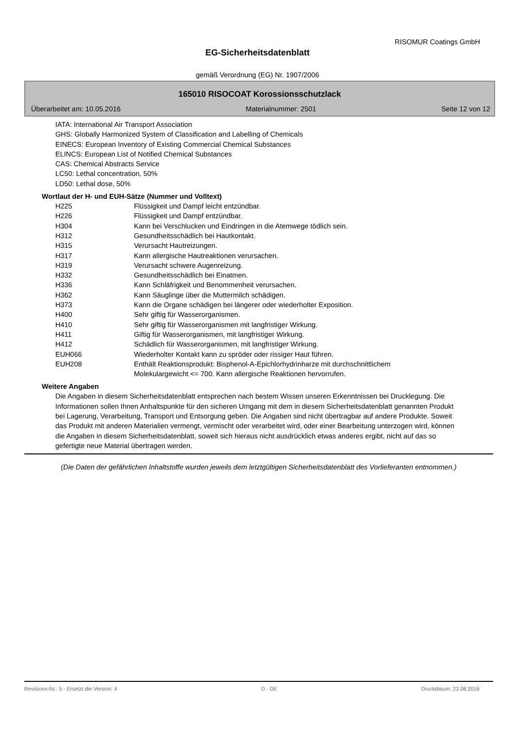RISOMUR Coatings GmbH
EG-Sicherheitsdatenblatt
gemäß Verordnung (EG) Nr. 1907/2006
165010 RISOCOAT Korossionsschutzlack
Überarbeitet am: 10.05.2016 Materialnummer: 2501 Seite 12 von 12
IATA: International Air Transport Association
GHS: Globally Harmonized System of Classification and Labelling of Chemicals
EINECS: European Inventory of Existing Commercial Chemical Substances
ELINCS: European List of Notified Chemical Substances
CAS: Chemical Abstracts Service
LC50: Lethal concentration, 50%
LD50: Lethal dose, 50%
Wortlaut der H- und EUH-Sätze (Nummer und Volltext)
| H225 | Flüssigkeit und Dampf leicht entzündbar. |
| H226 | Flüssigkeit und Dampf entzündbar. |
| H304 | Kann bei Verschlucken und Eindringen in die Atemwege tödlich sein. |
| H312 | Gesundheitsschädlich bei Hautkontakt. |
| H315 | Verursacht Hautreizungen. |
| H317 | Kann allergische Hautreaktionen verursachen. |
| H319 | Verursacht schwere Augenreizung. |
| H332 | Gesundheitsschädlich bei Einatmen. |
| H336 | Kann Schläfrigkeit und Benommenheit verursachen. |
| H362 | Kann Säuglinge über die Muttermilch schädigen. |
| H373 | Kann die Organe schädigen bei längerer oder wiederholter Exposition. |
| H400 | Sehr giftig für Wasserorganismen. |
| H410 | Sehr giftig für Wasserorganismen mit langfristiger Wirkung. |
| H411 | Giftig für Wasserorganismen, mit langfristiger Wirkung. |
| H412 | Schädlich für Wasserorganismen, mit langfristiger Wirkung. |
| EUH066 | Wiederholter Kontakt kann zu spröder oder rissiger Haut führen. |
| EUH208 | Enthält Reaktionsprodukt: Bisphenol-A-Epichlorhydrinharze mit durchschnittlichem Molekulargewicht <= 700. Kann allergische Reaktionen hervorrufen. |
Weitere Angaben
Die Angaben in diesem Sicherheitsdatenblatt entsprechen nach bestem Wissen unseren Erkenntnissen bei Drucklegung. Die Informationen sollen Ihnen Anhaltspunkte für den sicheren Umgang mit dem in diesem Sicherheitsdatenblatt genannten Produkt bei Lagerung, Verarbeitung, Transport und Entsorgung geben. Die Angaben sind nicht übertragbar auf andere Produkte. Soweit das Produkt mit anderen Materialien vermengt, vermischt oder verarbeitet wird, oder einer Bearbeitung unterzogen wird, können die Angaben in diesem Sicherheitsdatenblatt, soweit sich hieraus nicht ausdrücklich etwas anderes ergibt, nicht auf das so gefertigte neue Material übertragen werden.
(Die Daten der gefährlichen Inhaltstoffe wurden jeweils dem letztgültigen Sicherheitsdatenblatt des Vorlieferanten entnommen.)
Revisions-Nr.: 5 - Ersetzt die Version: 4 D - DE Druckdatum: 23.08.2016